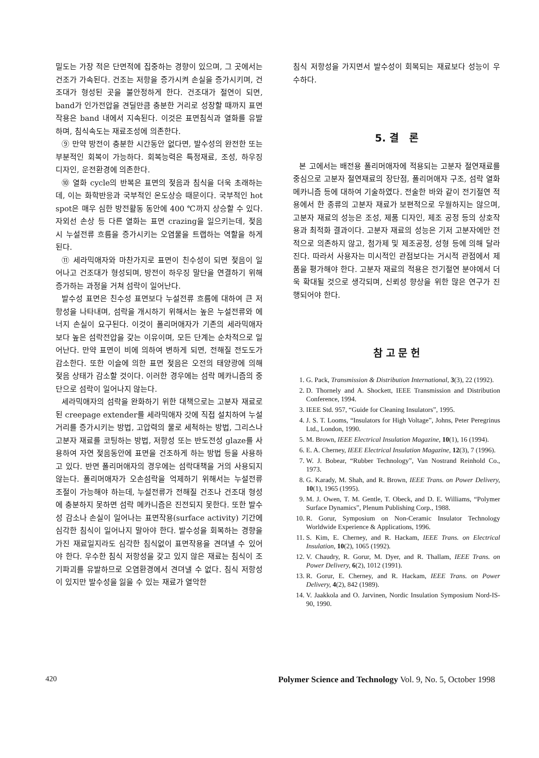밀도는 가장 적은 단면적에 집중하는 경향이 있으며, 그 곳에서는 건조가 가속된다. 건조는 저항을 증가시켜 손실을 증가시키며, 건조대가 형성된 곳을 불안정하게 한다. 건조대가 절연이 되면, band가 인가전압을 견딜만큼 충분한 거리로 성장할 때까지 표면작용은 band 내에서 지속된다. 이것은 표면침식과 열화를 유발하며, 침식속도는 재료조성에 의존한다.
⑨ 만약 방전이 충분한 시간동안 없다면, 발수성의 완전한 또는 부분적인 회복이 가능하다. 회복능력은 특정재료, 조성, 하우징 디자인, 운전환경에 의존한다.
⑩ 열화 cycle의 반복은 표면의 젖음과 침식을 더욱 초래하는데, 이는 화학반응과 국부적인 온도상승 때문이다. 국부적인 hot spot은 매우 심한 방전활동 동안에 400 ℃까지 상승할 수 있다. 자외선 손상 등 다른 열화는 표면 crazing을 일으키는데, 젖음 시 누설전류 흐름을 증가시키는 오염물을 트랩하는 역할을 하게 된다.
⑪ 세라믹애자와 마찬가지로 표면이 친수성이 되면 젖음이 일어나고 건조대가 형성되며, 방전이 하우징 말단을 연결하기 위해 증가하는 과정을 거쳐 섬락이 일어난다.
발수성 표면은 친수성 표면보다 누설전류 흐름에 대하여 큰 저항성을 나타내며, 섬락을 개시하기 위해서는 높은 누설전류와 에너지 손실이 요구된다. 이것이 폴리머애자가 기존의 세라믹애자보다 높은 섬락전압을 갖는 이유이며, 모든 단계는 순차적으로 일어난다. 만약 표면이 비에 의하여 변하게 되면, 전해질 전도도가 감소한다. 또한 이슬에 의한 표면 젖음은 오전의 태양광에 의해 젖음 상태가 감소할 것이다. 이러한 경우에는 섬락 메카니즘의 중단으로 섬락이 일어나지 않는다.
세라믹애자의 섬락을 완화하기 위한 대책으로는 고분자 재료로 된 creepage extender를 세라믹애자 갓에 직접 설치하여 누설거리를 증가시키는 방법, 고압력의 물로 세척하는 방법, 그리스나 고분자 재료를 코팅하는 방법, 저항성 또는 반도전성 glaze를 사용하여 자연 젖음동안에 표면을 건조하게 하는 방법 등을 사용하고 있다. 반면 폴리머애자의 경우에는 섬락대책을 거의 사용되지 않는다. 폴리머애자가 오손섬락을 억제하기 위해서는 누설전류 조절이 가능해야 하는데, 누설전류가 전해질 건조나 건조대 형성에 충분하지 못하면 섬락 메카니즘은 진전되지 못한다. 또한 발수성 감소나 손실이 일어나는 표면작용(surface activity) 기간에 심각한 침식이 일어나지 말아야 한다. 발수성을 회복하는 경향을 가진 재료일지라도 심각한 침식없이 표면작용을 견뎌낼 수 있어야 한다. 우수한 침식 저항성을 갖고 있지 않은 재료는 침식이 조기파괴를 유발하므로 오염환경에서 견뎌낼 수 없다. 침식 저항성이 있지만 발수성을 잃을 수 있는 재료가 열악한
침식 저항성을 가지면서 발수성이 회복되는 재료보다 성능이 우수하다.
5. 결 론
본 고에서는 배전용 폴리머애자에 적용되는 고분자 절연재료를 중심으로 고분자 절연재료의 장단점, 폴리머애자 구조, 섬락 열화메카니즘 등에 대하여 기술하였다. 전술한 바와 같이 전기절연 적용에서 한 종류의 고분자 재료가 보편적으로 우월하지는 않으며, 고분자 재료의 성능은 조성, 제품 디자인, 제조 공정 등의 상호작용과 최적화 결과이다. 고분자 재료의 성능은 기저 고분자에만 전적으로 의존하지 않고, 첨가제 및 제조공정, 성형 등에 의해 달라진다. 따라서 사용자는 미시적인 관점보다는 거시적 관점에서 제품을 평가해야 한다. 고분자 재료의 적용은 전기절연 분야에서 더욱 확대될 것으로 생각되며, 신뢰성 향상을 위한 많은 연구가 진행되어야 한다.
참 고 문 헌
1. G. Pack, Transmission & Distribution International, 3(3), 22 (1992).
2. D. Thornely and A. Shockett, IEEE Transmission and Distribution Conference, 1994.
3. IEEE Std. 957, “Guide for Cleaning Insulators”, 1995.
4. J. S. T. Looms, “Insulators for High Voltage”, Johns, Peter Peregrinus Ltd., London, 1990.
5. M. Brown, IEEE Electrical Insulation Magazine, 10(1), 16 (1994).
6. E. A. Cherney, IEEE Electrical Insulation Magazine, 12(3), 7 (1996).
7. W. J. Bobear, “Rubber Technology”, Van Nostrand Reinhold Co., 1973.
8. G. Karady, M. Shah, and R. Brown, IEEE Trans. on Power Delivery, 10(1), 1965 (1995).
9. M. J. Owen, T. M. Gentle, T. Obeck, and D. E. Williams, “Polymer Surface Dynamics”, Plenum Publishing Corp., 1988.
10. R. Gorur, Symposium on Non-Ceramic Insulator Technology Worldwide Experience & Applications, 1996.
11. S. Kim, E. Cherney, and R. Hackam, IEEE Trans. on Electrical Insulation, 10(2), 1065 (1992).
12. V. Chaudry, R. Gorur, M. Dyer, and R. Thallam, IEEE Trans. on Power Delivery, 6(2), 1012 (1991).
13. R. Gorur, E. Cherney, and R. Hackam, IEEE Trans. on Power Delivery, 4(2), 842 (1989).
14. V. Jaakkola and O. Jarvinen, Nordic Insulation Symposium Nord-IS-90, 1990.
420 Polymer Science and Technology Vol. 9, No. 5, October 1998